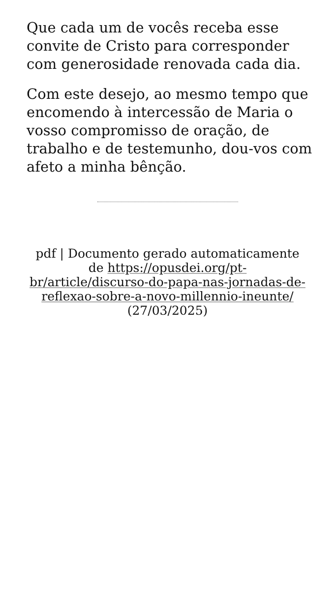Que cada um de vocês receba esse convite de Cristo para corresponder com generosidade renovada cada dia.
Com este desejo, ao mesmo tempo que encomendo à intercessão de Maria o vosso compromisso de oração, de trabalho e de testemunho, dou-vos com afeto a minha bênção.
pdf | Documento gerado automaticamente de https://opusdei.org/pt-br/article/discurso-do-papa-nas-jornadas-de-reflexao-sobre-a-novo-millennio-ineunte/ (27/03/2025)